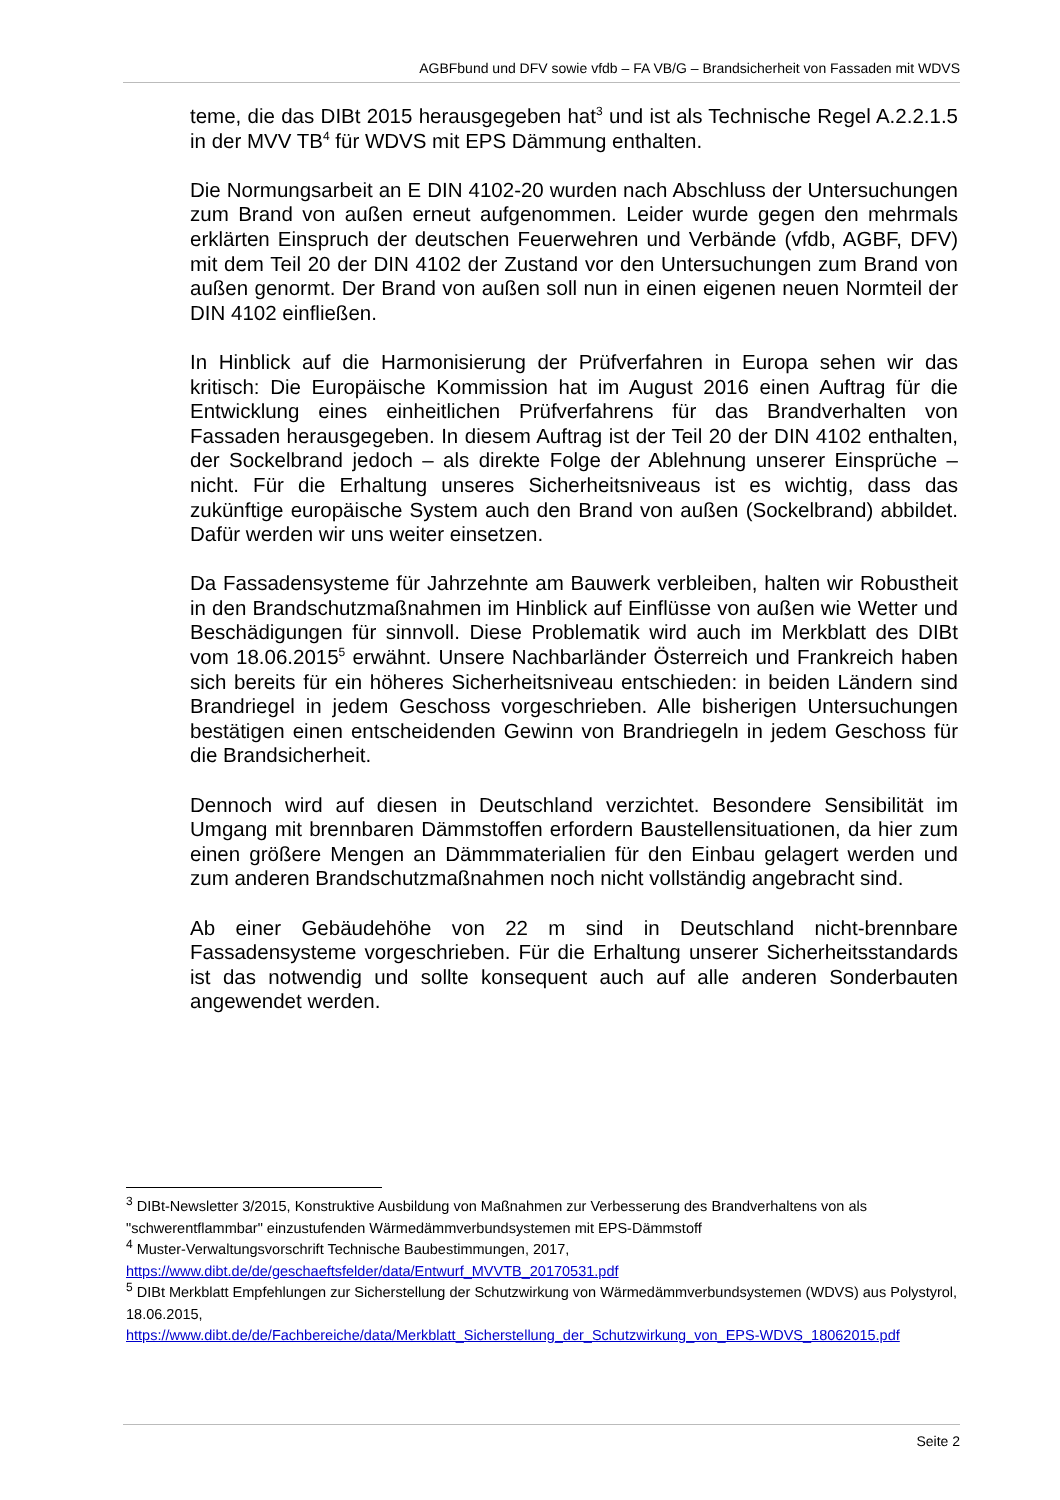AGBFbund und DFV sowie vfdb – FA VB/G – Brandsicherheit von Fassaden mit WDVS
teme, die das DIBt 2015 herausgegeben hat<sup>3</sup> und ist als Technische Regel A.2.2.1.5 in der MVV TB<sup>4</sup> für WDVS mit EPS Dämmung enthalten.
Die Normungsarbeit an E DIN 4102-20 wurden nach Abschluss der Untersuchungen zum Brand von außen erneut aufgenommen. Leider wurde gegen den mehrmals erklärten Einspruch der deutschen Feuerwehren und Verbände (vfdb, AGBF, DFV) mit dem Teil 20 der DIN 4102 der Zustand vor den Untersuchungen zum Brand von außen genormt. Der Brand von außen soll nun in einen eigenen neuen Normteil der DIN 4102 einfließen.
In Hinblick auf die Harmonisierung der Prüfverfahren in Europa sehen wir das kritisch: Die Europäische Kommission hat im August 2016 einen Auftrag für die Entwicklung eines einheitlichen Prüfverfahrens für das Brandverhalten von Fassaden herausgegeben. In diesem Auftrag ist der Teil 20 der DIN 4102 enthalten, der Sockelbrand jedoch – als direkte Folge der Ablehnung unserer Einsprüche – nicht. Für die Erhaltung unseres Sicherheitsniveaus ist es wichtig, dass das zukünftige europäische System auch den Brand von außen (Sockelbrand) abbildet. Dafür werden wir uns weiter einsetzen.
Da Fassadensysteme für Jahrzehnte am Bauwerk verbleiben, halten wir Robustheit in den Brandschutzmaßnahmen im Hinblick auf Einflüsse von außen wie Wetter und Beschädigungen für sinnvoll. Diese Problematik wird auch im Merkblatt des DIBt vom 18.06.2015<sup>5</sup> erwähnt. Unsere Nachbarländer Österreich und Frankreich haben sich bereits für ein höheres Sicherheitsniveau entschieden: in beiden Ländern sind Brandriegel in jedem Geschoss vorgeschrieben. Alle bisherigen Untersuchungen bestätigen einen entscheidenden Gewinn von Brandriegeln in jedem Geschoss für die Brandsicherheit.
Dennoch wird auf diesen in Deutschland verzichtet. Besondere Sensibilität im Umgang mit brennbaren Dämmstoffen erfordern Baustellensituationen, da hier zum einen größere Mengen an Dämmmaterialien für den Einbau gelagert werden und zum anderen Brandschutzmaßnahmen noch nicht vollständig angebracht sind.
Ab einer Gebäudehöhe von 22 m sind in Deutschland nicht-brennbare Fassadensysteme vorgeschrieben. Für die Erhaltung unserer Sicherheitsstandards ist das notwendig und sollte konsequent auch auf alle anderen Sonderbauten angewendet werden.
<sup>3</sup> DIBt-Newsletter 3/2015, Konstruktive Ausbildung von Maßnahmen zur Verbesserung des Brandverhaltens von als "schwerentflammbar" einzustufenden Wärmedämmverbundsystemen mit EPS-Dämmstoff
<sup>4</sup> Muster-Verwaltungsvorschrift Technische Baubestimmungen, 2017,
https://www.dibt.de/de/geschaeftsfelder/data/Entwurf_MVVTB_20170531.pdf
<sup>5</sup> DIBt Merkblatt Empfehlungen zur Sicherstellung der Schutzwirkung von Wärmedämmverbundsystemen (WDVS) aus Polystyrol, 18.06.2015,
https://www.dibt.de/de/Fachbereiche/data/Merkblatt_Sicherstellung_der_Schutzwirkung_von_EPS-WDVS_18062015.pdf
Seite 2